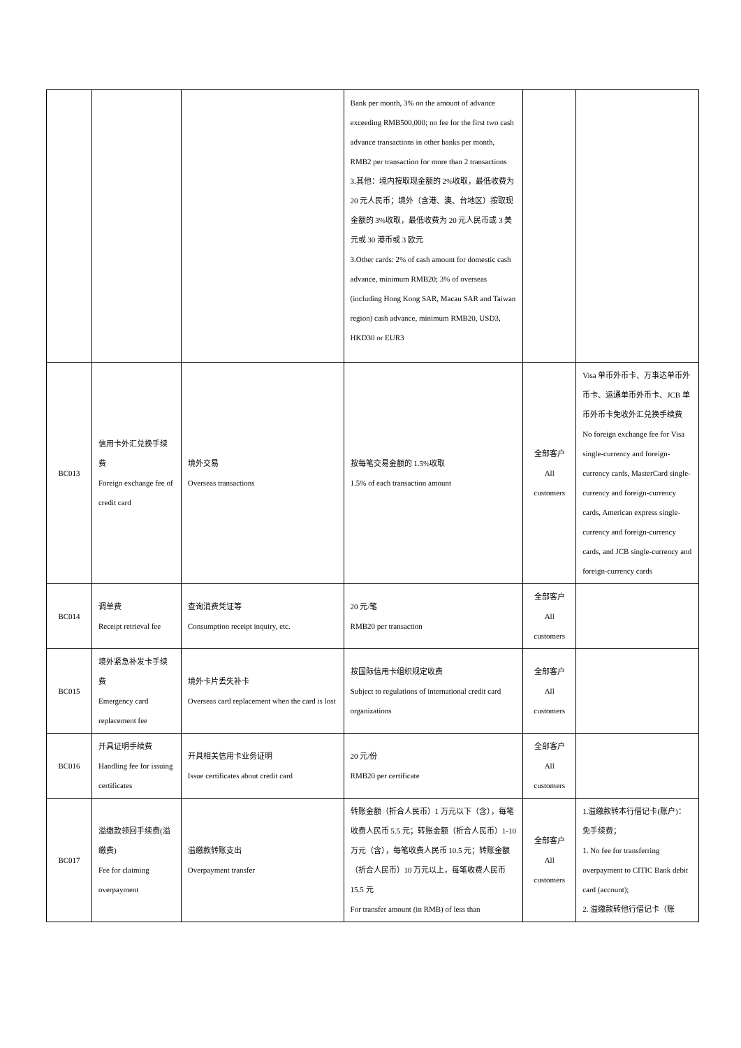| | | | Bank per month, 3% on the amount of advance exceeding RMB500,000; no fee for the first two cash advance transactions in other banks per month, RMB2 per transaction for more than 2 transactions 3.其他：境内按取现金额的 2%收取，最低收费为 20 元人民币；境外（含港、澳、台地区）按取现金额的 3%收取，最低收费为 20 元人民币或 3 美元或 30 港币或 3 欧元 3.Other cards: 2% of cash amount for domestic cash advance, minimum RMB20; 3% of overseas (including Hong Kong SAR, Macau SAR and Taiwan region) cash advance, minimum RMB20, USD3, HKD30 or EUR3 | | |
| BC013 | 信用卡外汇兑换手续费 Foreign exchange fee of credit card | 境外交易 Overseas transactions | 按每笔交易金额的 1.5%收取 1.5% of each transaction amount | 全部客户 All customers | Visa 单币外币卡、万事达单币外币卡、运通单币外币卡、JCB 单币外币卡免收外汇兑换手续费 No foreign exchange fee for Visa single-currency and foreign-currency cards, MasterCard single-currency and foreign-currency cards, American express single-currency and foreign-currency cards, and JCB single-currency and foreign-currency cards |
| BC014 | 调单费 Receipt retrieval fee | 查询消费凭证等 Consumption receipt inquiry, etc. | 20 元/笔 RMB20 per transaction | 全部客户 All customers | |
| BC015 | 境外紧急补发卡手续费 Emergency card replacement fee | 境外卡片丢失补卡 Overseas card replacement when the card is lost | 按国际信用卡组织规定收费 Subject to regulations of international credit card organizations | 全部客户 All customers | |
| BC016 | 开具证明手续费 Handling fee for issuing certificates | 开具相关信用卡业务证明 Issue certificates about credit card | 20 元/份 RMB20 per certificate | 全部客户 All customers | |
| BC017 | 溢缴款领回手续费(溢缴费) Fee for claiming overpayment | 溢缴款转账支出 Overpayment transfer | 转账金额（折合人民币）1 万元以下（含），每笔收费人民币 5.5 元；转账金额（折合人民币）1-10 万元（含），每笔收费人民币 10.5 元；转账金额（折合人民币）10 万元以上，每笔收费人民币 15.5 元 For transfer amount (in RMB) of less than | 全部客户 All customers | 1.溢缴款转本行借记卡(账户)：免手续费； 1. No fee for transferring overpayment to CITIC Bank debit card (account); 2. 溢缴款转他行借记卡（账 |